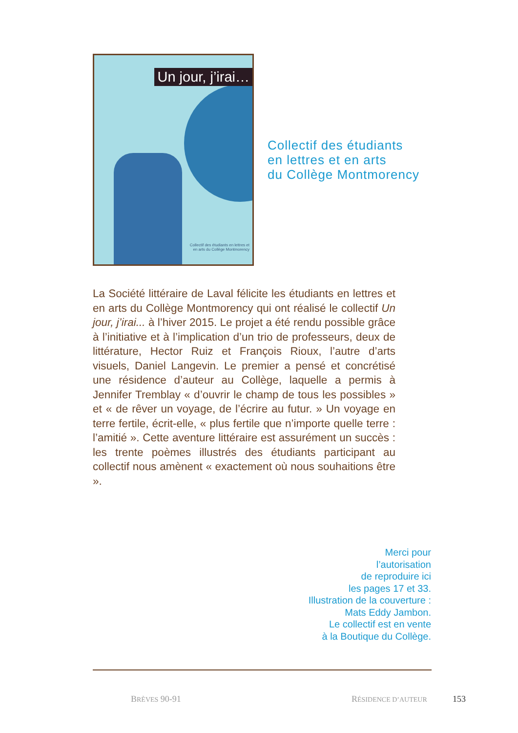Un jour, j’irai…
Collectif des étudiants en lettres et
en arts du Collège Montmorency
Collectif des étudiants
en lettres et en arts
du Collège Montmorency
La Société littéraire de Laval félicite les étudiants en lettres et en arts du Collège Montmorency qui ont réalisé le collectif Un jour, j’irai... à l’hiver 2015. Le projet a été rendu possible grâce à l’initiative et à l’implication d’un trio de professeurs, deux de littérature, Hector Ruiz et François Rioux, l’autre d’arts visuels, Daniel Langevin. Le premier a pensé et concrétisé une résidence d’auteur au Collège, laquelle a permis à Jennifer Tremblay « d’ouvrir le champ de tous les possibles » et « de rêver un voyage, de l’écrire au futur. » Un voyage en terre fertile, écrit-elle, « plus fertile que n’importe quelle terre : l’amitié ». Cette aventure littéraire est assurément un succès : les trente poèmes illustrés des étudiants participant au collectif nous amènent « exactement où nous souhaitions être ».
Merci pour
l’autorisation
de reproduire ici
les pages 17 et 33.
Illustration de la couverture :
Mats Eddy Jambon.
Le collectif est en vente
à la Boutique du Collège.
BRÈVES 90-91 RÉSIDENCE D’AUTEUR 153